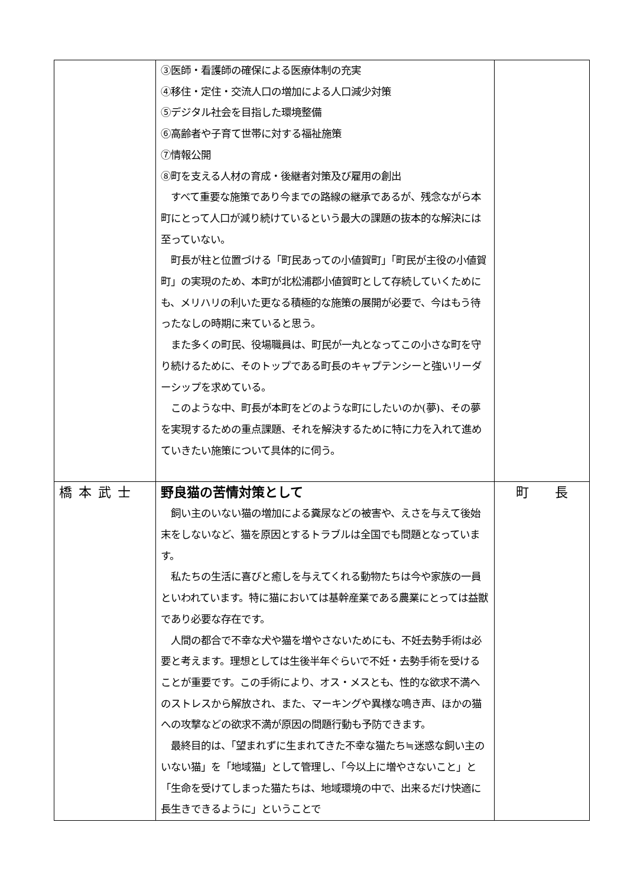| | ③医師・看護師の確保による医療体制の充実 ④移住・定住・交流人口の増加による人口減少対策 ⑤デジタル社会を目指した環境整備 ⑥高齢者や子育て世帯に対する福祉施策 ⑦情報公開 ⑧町を支える人材の育成・後継者対策及び雇用の創出 すべて重要な施策であり今までの路線の継承であるが、残念ながら本町にとって人口が減り続けているという最大の課題の抜本的な解決には至っていない。 町長が柱と位置づける「町民あっての小値賀町」「町民が主役の小値賀町」の実現のため、本町が北松浦郡小値賀町として存続していくためにも、メリハリの利いた更なる積極的な施策の展開が必要で、今はもう待ったなしの時期に来ていると思う。 また多くの町民、役場職員は、町民が一丸となってこの小さな町を守り続けるために、そのトップである町長のキャプテンシーと強いリーダーシップを求めている。 このような中、町長が本町をどのような町にしたいのか(夢)、その夢を実現するための重点課題、それを解決するために特に力を入れて進めていきたい施策について具体的に伺う。 | |
| 橋本武士 | 野良猫の苦情対策として 飼い主のいない猫の増加による糞尿などの被害や、えさを与えて後始末をしないなど、猫を原因とするトラブルは全国でも問題となっています。 私たちの生活に喜びと癒しを与えてくれる動物たちは今や家族の一員といわれています。特に猫においては基幹産業である農業にとっては益獣であり必要な存在です。 人間の都合で不幸な犬や猫を増やさないためにも、不妊去勢手術は必要と考えます。理想としては生後半年ぐらいで不妊・去勢手術を受けることが重要です。この手術により、オス・メスとも、性的な欲求不満へのストレスから解放され、また、マーキングや異様な鳴き声、ほかの猫への攻撃などの欲求不満が原因の問題行動も予防できます。 最終目的は、「望まれずに生まれてきた不幸な猫たち≒迷惑な飼い主のいない猫」を「地域猫」として管理し、「今以上に増やさないこと」と「生命を受けてしまった猫たちは、地域環境の中で、出来るだけ快適に長生きできるように」ということで | 町 長 |